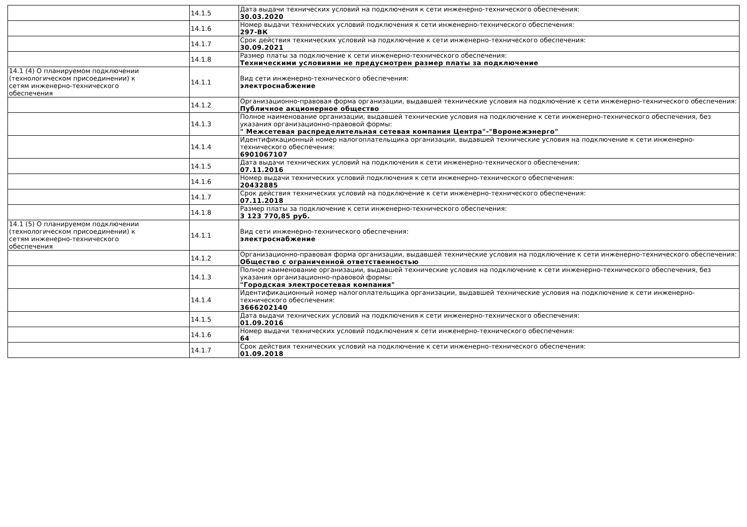| | 14.1.5 | Дата выдачи технических условий на подключения к сети инженерно-технического обеспечения: 30.03.2020 |
| | 14.1.6 | Номер выдачи технических условий подключения к сети инженерно-технического обеспечения: 297-ВК |
| | 14.1.7 | Срок действия технических условий на подключение к сети инженерно-технического обеспечения: 30.09.2021 |
| | 14.1.8 | Размер платы за подключение к сети инженерно-технического обеспечения: Техническими условиями не предусмотрен размер платы за подключение |
| 14.1 (4) О планируемом подключении (технологическом присоединении) к сетям инженерно-технического обеспечения | 14.1.1 | Вид сети инженерно-технического обеспечения: электроснабжение |
| | 14.1.2 | Организационно-правовая форма организации, выдавшей технические условия на подключение к сети инженерно-технического обеспечения: Публичное акционерное общество |
| | 14.1.3 | Полное наименование организации, выдавшей технические условия на подключение к сети инженерно-технического обеспечения, без указания организационно-правовой формы: " Межсетевая распределительная сетевая компания Центра"-"Воронежэнерго" |
| | 14.1.4 | Идентификационный номер налогоплательщика организации, выдавшей технические условия на подключение к сети инженерно-технического обеспечения: 6901067107 |
| | 14.1.5 | Дата выдачи технических условий на подключения к сети инженерно-технического обеспечения: 07.11.2016 |
| | 14.1.6 | Номер выдачи технических условий подключения к сети инженерно-технического обеспечения: 20432885 |
| | 14.1.7 | Срок действия технических условий на подключение к сети инженерно-технического обеспечения: 07.11.2018 |
| | 14.1.8 | Размер платы за подключение к сети инженерно-технического обеспечения: 3 123 770,85 руб. |
| 14.1 (5) О планируемом подключении (технологическом присоединении) к сетям инженерно-технического обеспечения | 14.1.1 | Вид сети инженерно-технического обеспечения: электроснабжение |
| | 14.1.2 | Организационно-правовая форма организации, выдавшей технические условия на подключение к сети инженерно-технического обеспечения: Общество с ограниченной ответственностью |
| | 14.1.3 | Полное наименование организации, выдавшей технические условия на подключение к сети инженерно-технического обеспечения, без указания организационно-правовой формы: "Городская электросетевая компания" |
| | 14.1.4 | Идентификационный номер налогоплательщика организации, выдавшей технические условия на подключение к сети инженерно-технического обеспечения: 3666202140 |
| | 14.1.5 | Дата выдачи технических условий на подключения к сети инженерно-технического обеспечения: 01.09.2016 |
| | 14.1.6 | Номер выдачи технических условий подключения к сети инженерно-технического обеспечения: 64 |
| | 14.1.7 | Срок действия технических условий на подключение к сети инженерно-технического обеспечения: 01.09.2018 |